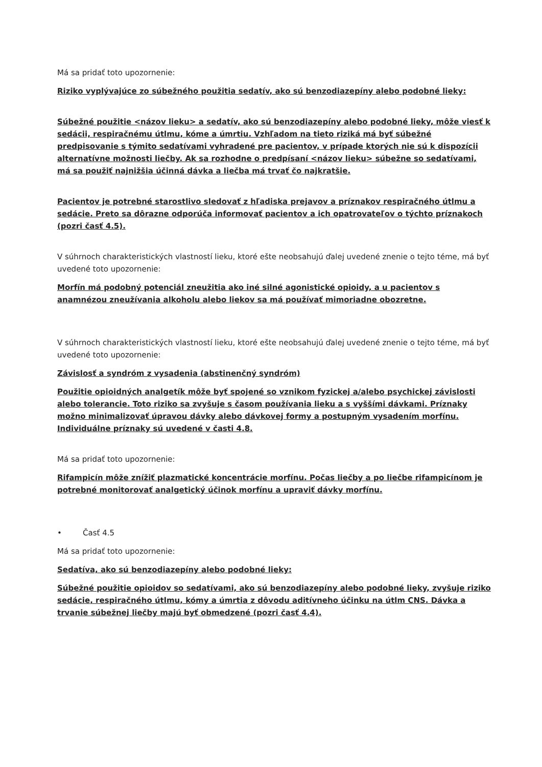Má sa pridať toto upozornenie:
Riziko vyplývajúce zo súbežného použitia sedatív, ako sú benzodiazepíny alebo podobné lieky:
Súbežné použitie <názov lieku> a sedatív, ako sú benzodiazepíny alebo podobné lieky, môže viesť k sedácii, respiračnému útlmu, kóme a úmrtiu. Vzhľadom na tieto riziká má byť súbežné predpisovanie s týmito sedatívami vyhradené pre pacientov, v prípade ktorých nie sú k dispozícii alternatívne možnosti liečby. Ak sa rozhodne o predpísaní <názov lieku> súbežne so sedatívami, má sa použiť najnižšia účinná dávka a liečba má trvať čo najkratšie.
Pacientov je potrebné starostlivo sledovať z hľadiska prejavov a príznakov respiračného útlmu a sedácie. Preto sa dôrazne odporúča informovať pacientov a ich opatrovateľov o týchto príznakoch (pozri časť 4.5).
V súhrnoch charakteristických vlastností lieku, ktoré ešte neobsahujú ďalej uvedené znenie o tejto téme, má byť uvedené toto upozornenie:
Morfín má podobný potenciál zneužitia ako iné silné agonistické opioidy, a u pacientov s anamnézou zneužívania alkoholu alebo liekov sa má používať mimoriadne obozretne.
V súhrnoch charakteristických vlastností lieku, ktoré ešte neobsahujú ďalej uvedené znenie o tejto téme, má byť uvedené toto upozornenie:
Závislosť a syndróm z vysadenia (abstinenčný syndróm)
Použitie opioidných analgetík môže byť spojené so vznikom fyzickej a/alebo psychickej závislosti alebo tolerancie. Toto riziko sa zvyšuje s časom používania lieku a s vyššími dávkami. Príznaky možno minimalizovať úpravou dávky alebo dávkovej formy a postupným vysadením morfínu. Individuálne príznaky sú uvedené v časti 4.8.
Má sa pridať toto upozornenie:
Rifampicín môže znížiť plazmatické koncentrácie morfínu. Počas liečby a po liečbe rifampicínom je potrebné monitorovať analgetický účinok morfínu a upraviť dávky morfínu.
• Časť 4.5
Má sa pridať toto upozornenie:
Sedatíva, ako sú benzodiazepíny alebo podobné lieky:
Súbežné použitie opioidov so sedatívami, ako sú benzodiazepíny alebo podobné lieky, zvyšuje riziko sedácie, respiračného útlmu, kómy a úmrtia z dôvodu aditívneho účinku na útlm CNS. Dávka a trvanie súbežnej liečby majú byť obmedzené (pozri časť 4.4).